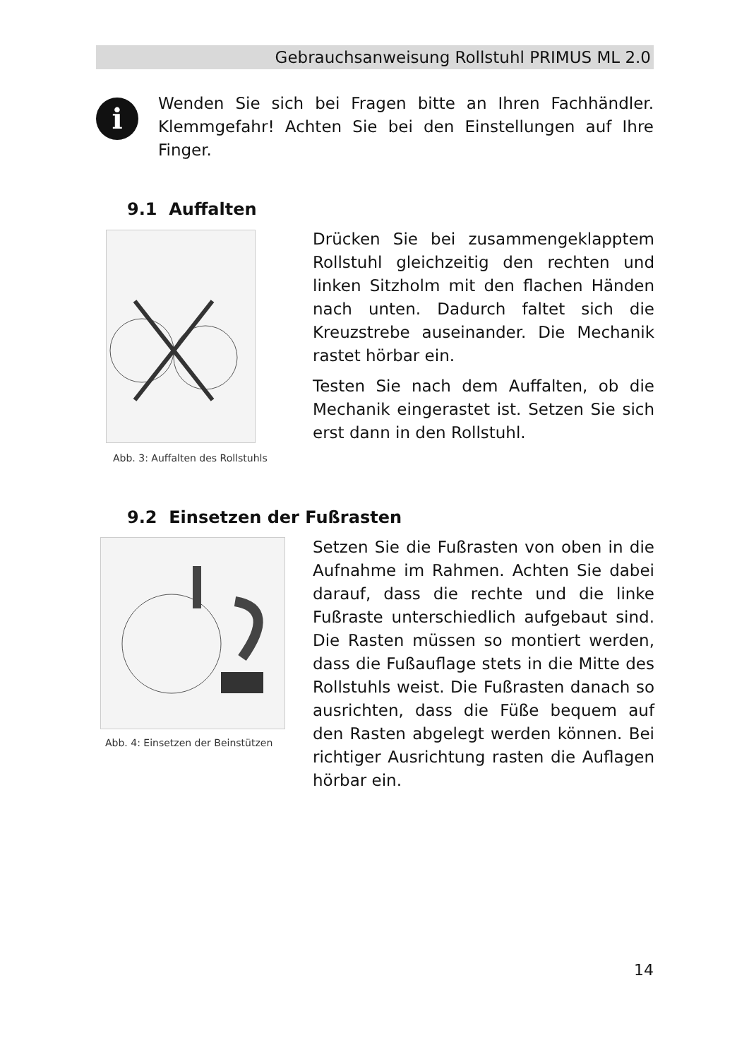Gebrauchsanweisung Rollstuhl PRIMUS ML 2.0
i
Wenden Sie sich bei Fragen bitte an Ihren Fachhändler. Klemmgefahr! Achten Sie bei den Einstellungen auf Ihre Finger.
9.1 Auffalten
Abb. 3: Auffalten des Rollstuhls
Drücken Sie bei zusammengeklapptem Rollstuhl gleichzeitig den rechten und linken Sitzholm mit den flachen Händen nach unten. Dadurch faltet sich die Kreuzstrebe auseinander. Die Mechanik rastet hörbar ein.
Testen Sie nach dem Auffalten, ob die Mechanik eingerastet ist. Setzen Sie sich erst dann in den Rollstuhl.
9.2 Einsetzen der Fußrasten
Abb. 4: Einsetzen der Beinstützen
Setzen Sie die Fußrasten von oben in die Aufnahme im Rahmen. Achten Sie dabei darauf, dass die rechte und die linke Fußraste unterschiedlich aufgebaut sind. Die Rasten müssen so montiert werden, dass die Fußauflage stets in die Mitte des Rollstuhls weist. Die Fußrasten danach so ausrichten, dass die Füße bequem auf den Rasten abgelegt werden können. Bei richtiger Ausrichtung rasten die Auflagen hörbar ein.
14